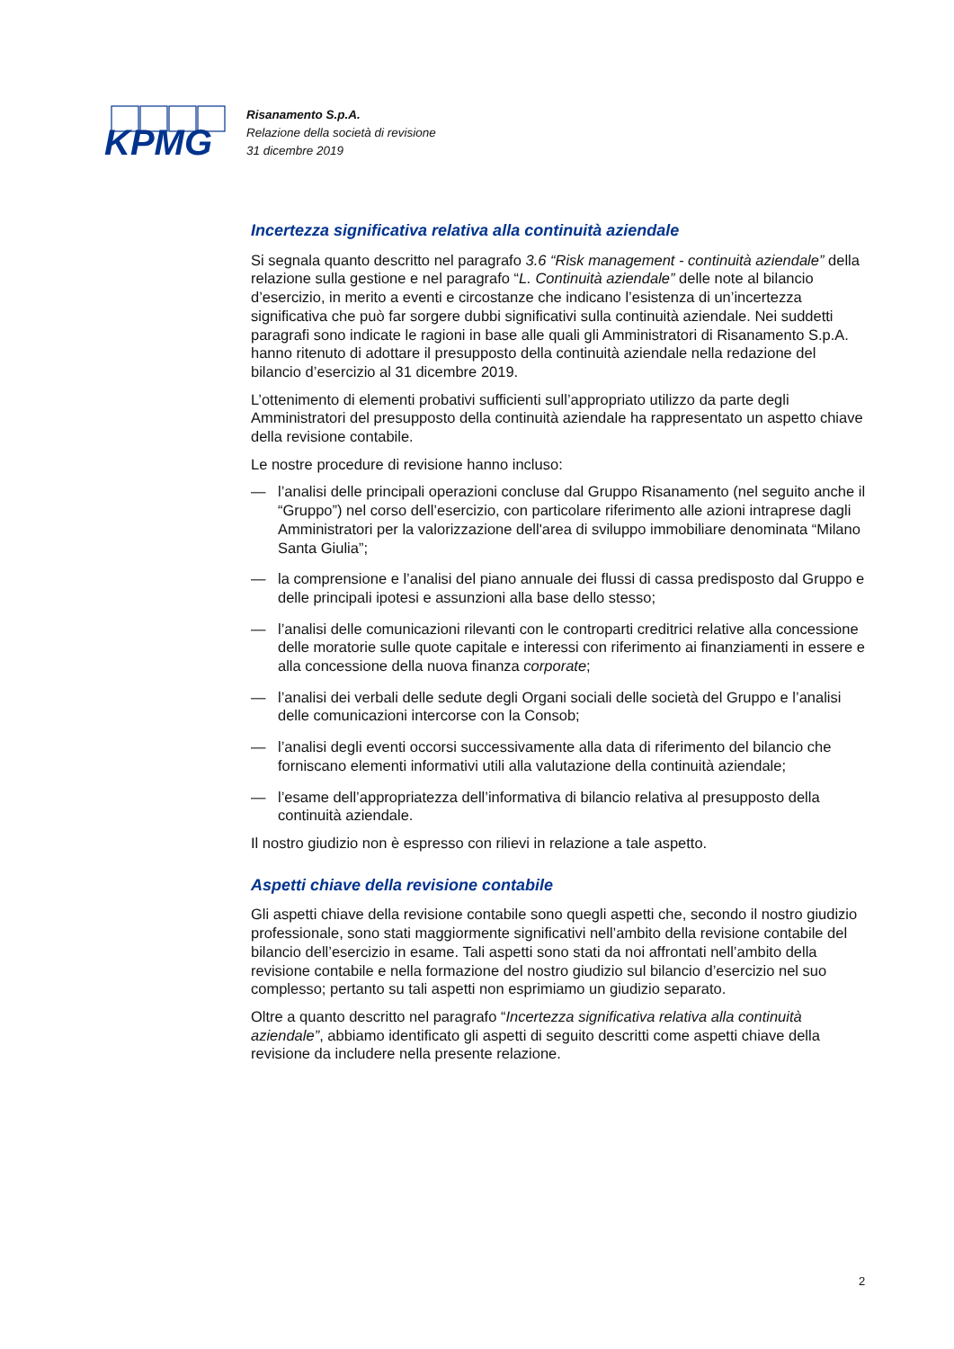KPMG
Risanamento S.p.A.
Relazione della società di revisione
31 dicembre 2019
Incertezza significativa relativa alla continuità aziendale
Si segnala quanto descritto nel paragrafo 3.6 “Risk management - continuità aziendale” della relazione sulla gestione e nel paragrafo “L. Continuità aziendale” delle note al bilancio d’esercizio, in merito a eventi e circostanze che indicano l’esistenza di un’incertezza significativa che può far sorgere dubbi significativi sulla continuità aziendale. Nei suddetti paragrafi sono indicate le ragioni in base alle quali gli Amministratori di Risanamento S.p.A. hanno ritenuto di adottare il presupposto della continuità aziendale nella redazione del bilancio d’esercizio al 31 dicembre 2019.
L’ottenimento di elementi probativi sufficienti sull’appropriato utilizzo da parte degli Amministratori del presupposto della continuità aziendale ha rappresentato un aspetto chiave della revisione contabile.
Le nostre procedure di revisione hanno incluso:
— l’analisi delle principali operazioni concluse dal Gruppo Risanamento (nel seguito anche il “Gruppo”) nel corso dell’esercizio, con particolare riferimento alle azioni intraprese dagli Amministratori per la valorizzazione dell'area di sviluppo immobiliare denominata “Milano Santa Giulia”;
— la comprensione e l’analisi del piano annuale dei flussi di cassa predisposto dal Gruppo e delle principali ipotesi e assunzioni alla base dello stesso;
— l’analisi delle comunicazioni rilevanti con le controparti creditrici relative alla concessione delle moratorie sulle quote capitale e interessi con riferimento ai finanziamenti in essere e alla concessione della nuova finanza corporate;
— l’analisi dei verbali delle sedute degli Organi sociali delle società del Gruppo e l’analisi delle comunicazioni intercorse con la Consob;
— l’analisi degli eventi occorsi successivamente alla data di riferimento del bilancio che forniscano elementi informativi utili alla valutazione della continuità aziendale;
— l’esame dell’appropriatezza dell’informativa di bilancio relativa al presupposto della continuità aziendale.
Il nostro giudizio non è espresso con rilievi in relazione a tale aspetto.
Aspetti chiave della revisione contabile
Gli aspetti chiave della revisione contabile sono quegli aspetti che, secondo il nostro giudizio professionale, sono stati maggiormente significativi nell’ambito della revisione contabile del bilancio dell’esercizio in esame. Tali aspetti sono stati da noi affrontati nell’ambito della revisione contabile e nella formazione del nostro giudizio sul bilancio d’esercizio nel suo complesso; pertanto su tali aspetti non esprimiamo un giudizio separato.
Oltre a quanto descritto nel paragrafo “Incertezza significativa relativa alla continuità aziendale”, abbiamo identificato gli aspetti di seguito descritti come aspetti chiave della revisione da includere nella presente relazione.
2